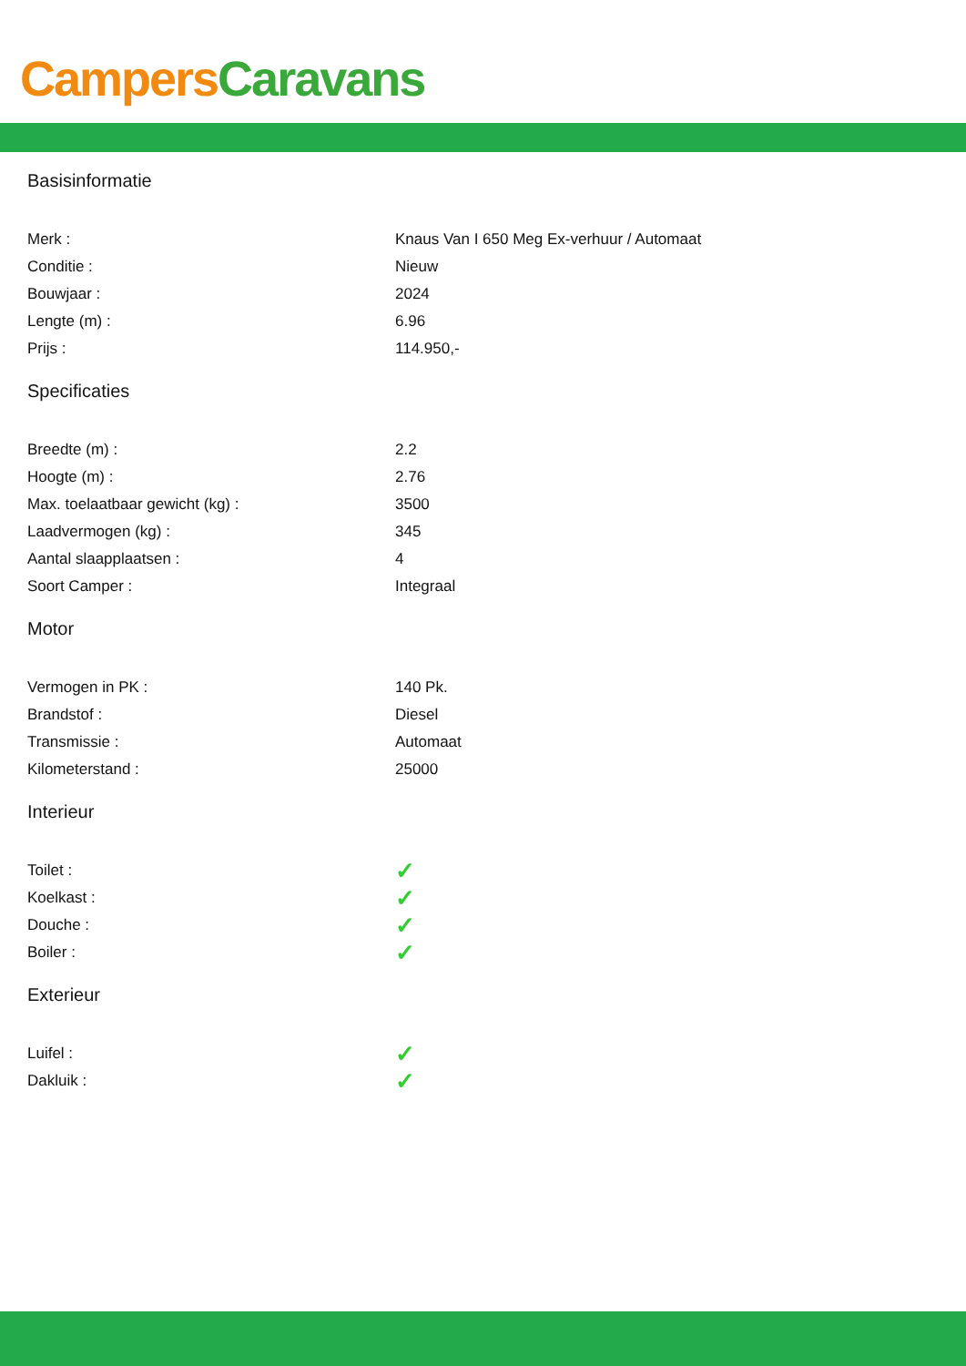Campers Caravans
Basisinformatie
| Merk : | Knaus Van I 650 Meg Ex-verhuur / Automaat |
| Conditie : | Nieuw |
| Bouwjaar : | 2024 |
| Lengte (m) : | 6.96 |
| Prijs : | 114.950,- |
Specificaties
| Breedte (m) : | 2.2 |
| Hoogte (m) : | 2.76 |
| Max. toelaatbaar gewicht (kg) : | 3500 |
| Laadvermogen (kg) : | 345 |
| Aantal slaapplaatsen : | 4 |
| Soort Camper : | Integraal |
Motor
| Vermogen in PK : | 140 Pk. |
| Brandstof : | Diesel |
| Transmissie : | Automaat |
| Kilometerstand : | 25000 |
Interieur
| Toilet : | ✓ |
| Koelkast : | ✓ |
| Douche : | ✓ |
| Boiler : | ✓ |
Exterieur
| Luifel : | ✓ |
| Dakluik : | ✓ |